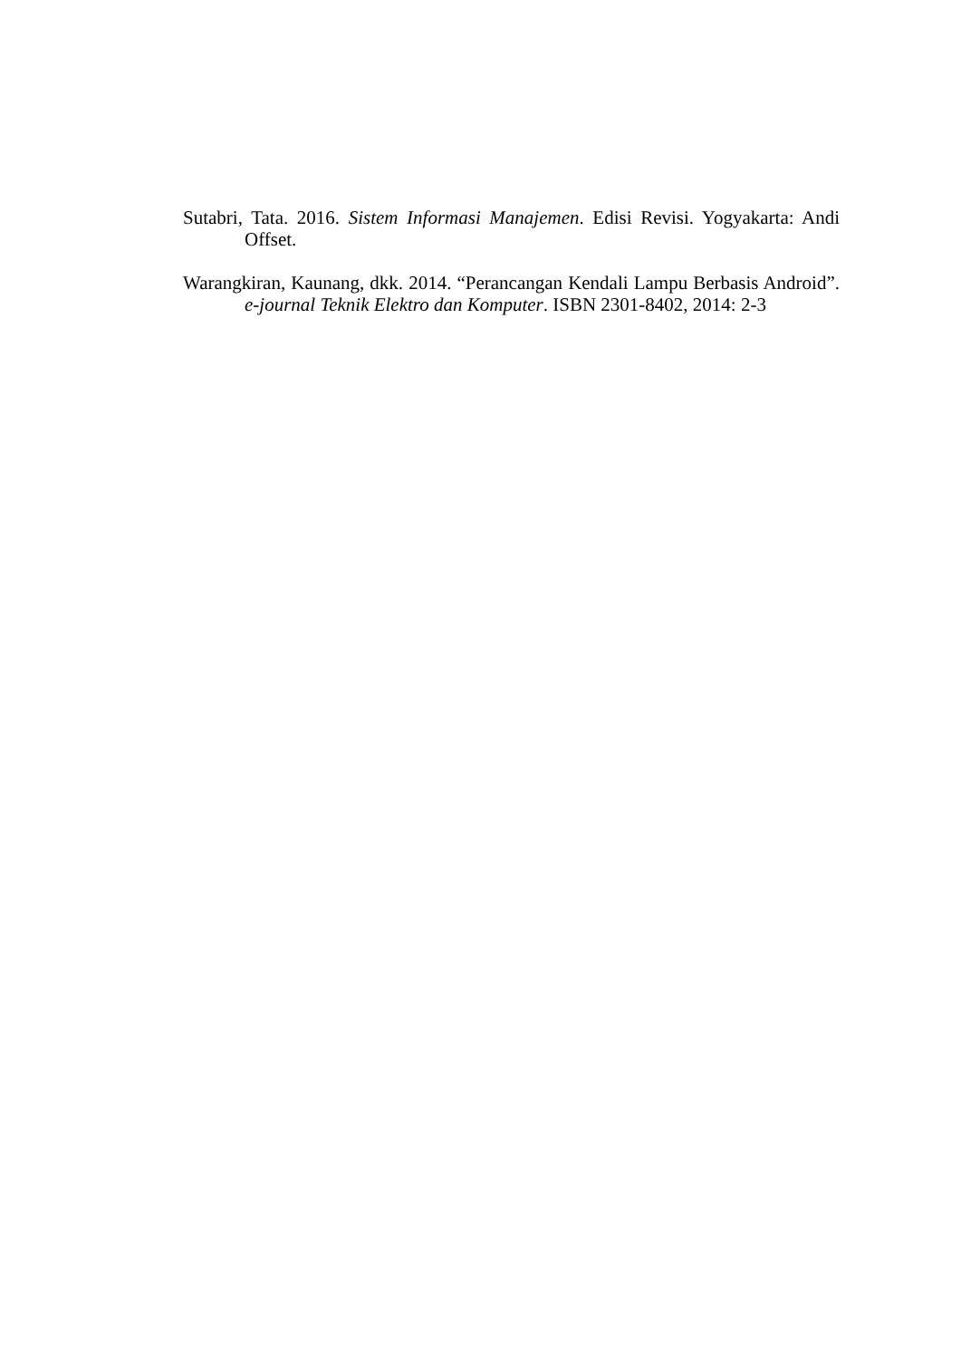Sutabri, Tata. 2016. Sistem Informasi Manajemen. Edisi Revisi. Yogyakarta: Andi Offset.
Warangkiran, Kaunang, dkk. 2014. “Perancangan Kendali Lampu Berbasis Android”. e-journal Teknik Elektro dan Komputer. ISBN 2301-8402, 2014: 2-3